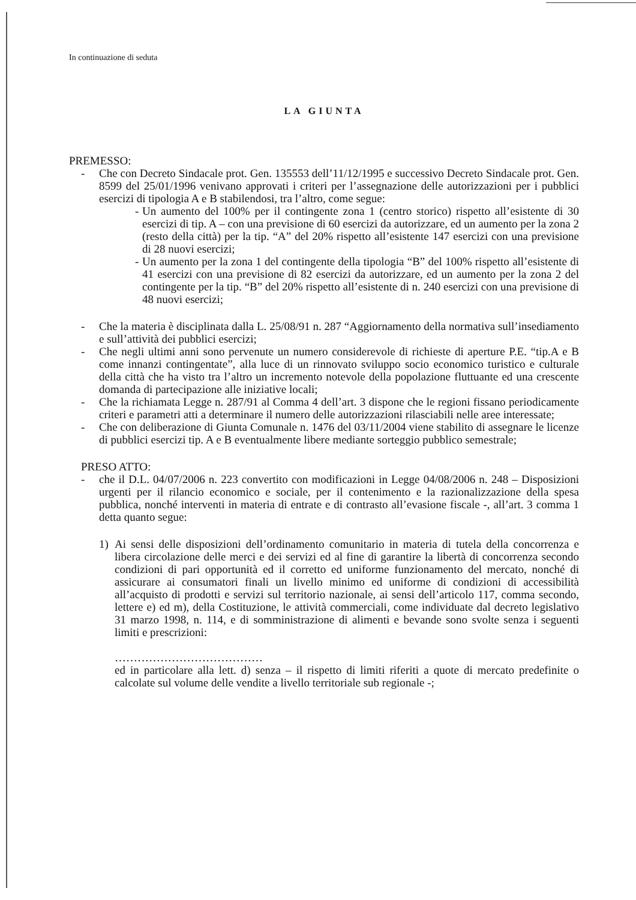In continuazione di seduta
LA GIUNTA
PREMESSO:
- Che con Decreto Sindacale prot. Gen. 135553 dell’11/12/1995 e successivo Decreto Sindacale prot. Gen. 8599 del 25/01/1996 venivano approvati i criteri per l’assegnazione delle autorizzazioni per i pubblici esercizi di tipologia A e B stabilendosi, tra l’altro, come segue:
- Un aumento del 100% per il contingente zona 1 (centro storico) rispetto all’esistente di 30 esercizi di tip. A – con una previsione di 60 esercizi da autorizzare, ed un aumento per la zona 2 (resto della città) per la tip. “A” del 20% rispetto all’esistente 147 esercizi con una previsione di 28 nuovi esercizi;
- Un aumento per la zona 1 del contingente della tipologia “B” del 100% rispetto all’esistente di 41 esercizi con una previsione di 82 esercizi da autorizzare, ed un aumento per la zona 2 del contingente per la tip. “B” del 20% rispetto all’esistente di n. 240 esercizi con una previsione di 48 nuovi esercizi;
- Che la materia è disciplinata dalla L. 25/08/91 n. 287 “Aggiornamento della normativa sull’insediamento e sull’attività dei pubblici esercizi;
- Che negli ultimi anni sono pervenute un numero considerevole di richieste di aperture P.E. “tip.A e B come innanzi contingentate”, alla luce di un rinnovato sviluppo socio economico turistico e culturale della città che ha visto tra l’altro un incremento notevole della popolazione fluttuante ed una crescente domanda di partecipazione alle iniziative locali;
- Che la richiamata Legge n. 287/91 al Comma 4 dell’art. 3 dispone che le regioni fissano periodicamente criteri e parametri atti a determinare il numero delle autorizzazioni rilasciabili nelle aree interessate;
- Che con deliberazione di Giunta Comunale n. 1476 del 03/11/2004 viene stabilito di assegnare le licenze di pubblici esercizi tip. A e B eventualmente libere mediante sorteggio pubblico semestrale;
PRESO ATTO:
- che il D.L. 04/07/2006 n. 223 convertito con modificazioni in Legge 04/08/2006 n. 248 – Disposizioni urgenti per il rilancio economico e sociale, per il contenimento e la razionalizzazione della spesa pubblica, nonché interventi in materia di entrate e di contrasto all’evasione fiscale -, all’art. 3 comma 1 detta quanto segue:
1) Ai sensi delle disposizioni dell’ordinamento comunitario in materia di tutela della concorrenza e libera circolazione delle merci e dei servizi ed al fine di garantire la libertà di concorrenza secondo condizioni di pari opportunità ed il corretto ed uniforme funzionamento del mercato, nonché di assicurare ai consumatori finali un livello minimo ed uniforme di condizioni di accessibilità all’acquisto di prodotti e servizi sul territorio nazionale, ai sensi dell’articolo 117, comma secondo, lettere e) ed m), della Costituzione, le attività commerciali, come individuate dal decreto legislativo 31 marzo 1998, n. 114, e di somministrazione di alimenti e bevande sono svolte senza i seguenti limiti e prescrizioni:
…………………………………
ed in particolare alla lett. d) senza – il rispetto di limiti riferiti a quote di mercato predefinite o calcolate sul volume delle vendite a livello territoriale sub regionale -;